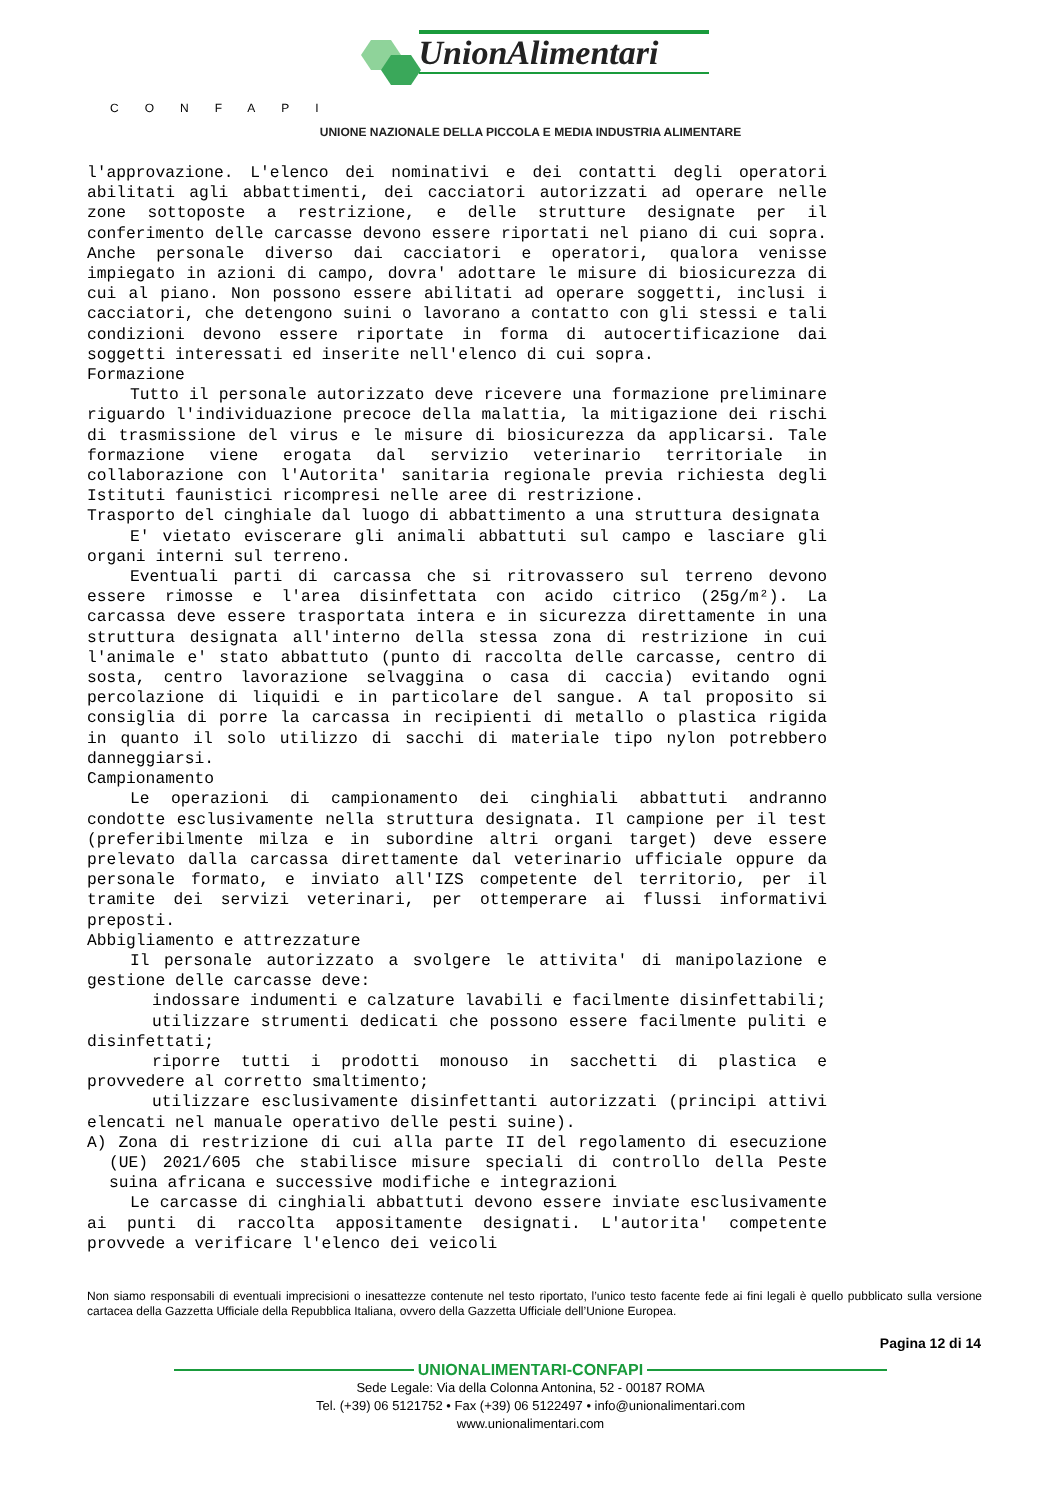UnionAlimentari
CONFAPI
UNIONE NAZIONALE DELLA PICCOLA E MEDIA INDUSTRIA ALIMENTARE
l'approvazione. L'elenco dei nominativi e dei contatti degli operatori abilitati agli abbattimenti, dei cacciatori autorizzati ad operare nelle zone sottoposte a restrizione, e delle strutture designate per il conferimento delle carcasse devono essere riportati nel piano di cui sopra. Anche personale diverso dai cacciatori e operatori, qualora venisse impiegato in azioni di campo, dovra' adottare le misure di biosicurezza di cui al piano. Non possono essere abilitati ad operare soggetti, inclusi i cacciatori, che detengono suini o lavorano a contatto con gli stessi e tali condizioni devono essere riportate in forma di autocertificazione dai soggetti interessati ed inserite nell'elenco di cui sopra.
Formazione
Tutto il personale autorizzato deve ricevere una formazione preliminare riguardo l'individuazione precoce della malattia, la mitigazione dei rischi di trasmissione del virus e le misure di biosicurezza da applicarsi. Tale formazione viene erogata dal servizio veterinario territoriale in collaborazione con l'Autorita' sanitaria regionale previa richiesta degli Istituti faunistici ricompresi nelle aree di restrizione.
Trasporto del cinghiale dal luogo di abbattimento a una struttura designata
E' vietato eviscerare gli animali abbattuti sul campo e lasciare gli organi interni sul terreno.
Eventuali parti di carcassa che si ritrovassero sul terreno devono essere rimosse e l'area disinfettata con acido citrico (25g/m²). La carcassa deve essere trasportata intera e in sicurezza direttamente in una struttura designata all'interno della stessa zona di restrizione in cui l'animale e' stato abbattuto (punto di raccolta delle carcasse, centro di sosta, centro lavorazione selvaggina o casa di caccia) evitando ogni percolazione di liquidi e in particolare del sangue. A tal proposito si consiglia di porre la carcassa in recipienti di metallo o plastica rigida in quanto il solo utilizzo di sacchi di materiale tipo nylon potrebbero danneggiarsi.
Campionamento
Le operazioni di campionamento dei cinghiali abbattuti andranno condotte esclusivamente nella struttura designata. Il campione per il test (preferibilmente milza e in subordine altri organi target) deve essere prelevato dalla carcassa direttamente dal veterinario ufficiale oppure da personale formato, e inviato all'IZS competente del territorio, per il tramite dei servizi veterinari, per ottemperare ai flussi informativi preposti.
Abbigliamento e attrezzature
Il personale autorizzato a svolgere le attivita' di manipolazione e gestione delle carcasse deve:
indossare indumenti e calzature lavabili e facilmente disinfettabili;
utilizzare strumenti dedicati che possono essere facilmente puliti e disinfettati;
riporre tutti i prodotti monouso in sacchetti di plastica e provvedere al corretto smaltimento;
utilizzare esclusivamente disinfettanti autorizzati (principi attivi elencati nel manuale operativo delle pesti suine).
A) Zona di restrizione di cui alla parte II del regolamento di esecuzione (UE) 2021/605 che stabilisce misure speciali di controllo della Peste suina africana e successive modifiche e integrazioni
Le carcasse di cinghiali abbattuti devono essere inviate esclusivamente ai punti di raccolta appositamente designati. L'autorita' competente provvede a verificare l'elenco dei veicoli
Non siamo responsabili di eventuali imprecisioni o inesattezze contenute nel testo riportato, l’unico testo facente fede ai fini legali è quello pubblicato sulla versione cartacea della Gazzetta Ufficiale della Repubblica Italiana, ovvero della Gazzetta Ufficiale dell’Unione Europea.
Pagina 12 di 14
UNIONALIMENTARI-CONFAPI
Sede Legale: Via della Colonna Antonina, 52 - 00187 ROMA
Tel. (+39) 06 5121752 • Fax (+39) 06 5122497 • info@unionalimentari.com
www.unionalimentari.com